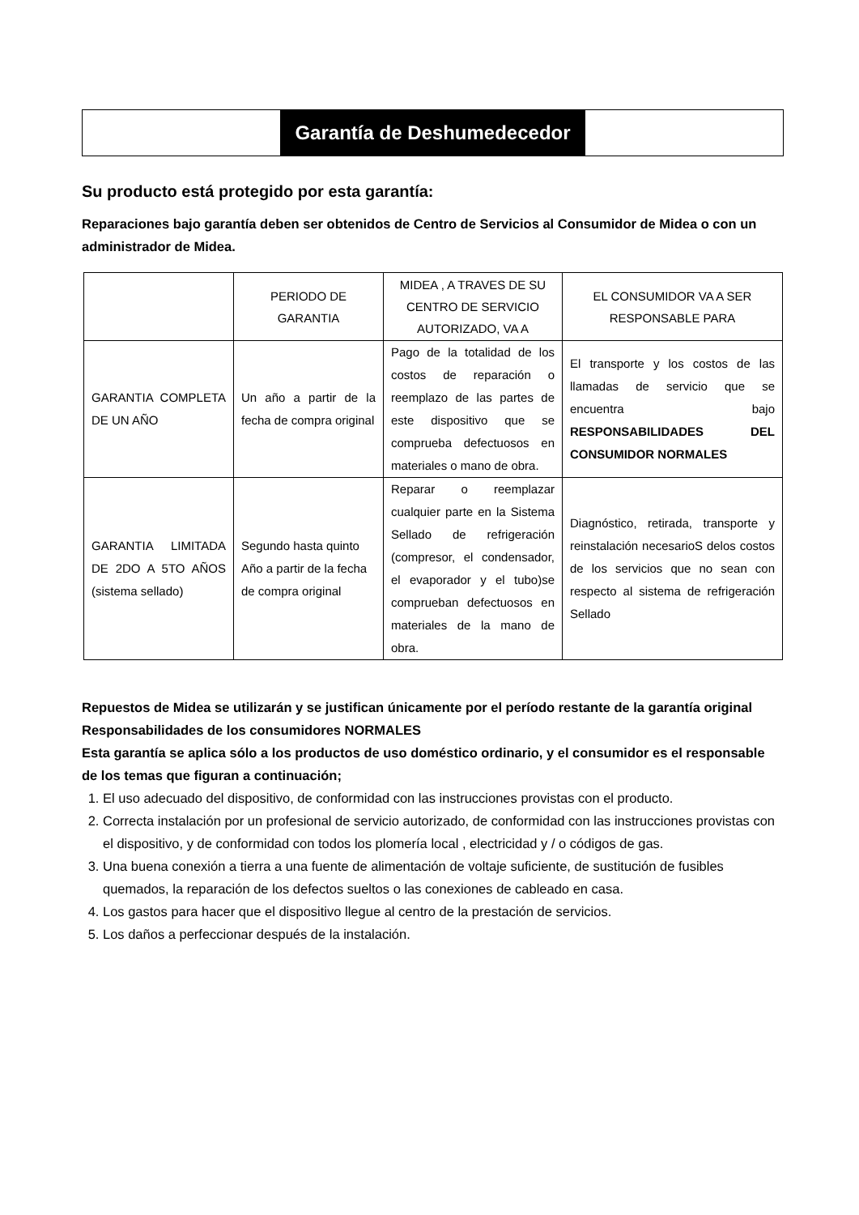Garantía de Deshumedecedor
Su producto está protegido por esta garantía:
Reparaciones bajo garantía deben ser obtenidos de Centro de Servicios al Consumidor de Midea o con un administrador de Midea.
| | PERIODO DE GARANTIA | MIDEA , A TRAVES DE SU CENTRO DE SERVICIO AUTORIZADO, VA A | EL CONSUMIDOR VA A SER RESPONSABLE PARA |
| --- | --- | --- | --- |
| GARANTIA COMPLETA DE UN AÑO | Un año a partir de la fecha de compra original | Pago de la totalidad de los costos de reparación o reemplazo de las partes de este dispositivo que se comprueba defectuosos en materiales o mano de obra. | El transporte y los costos de las llamadas de servicio que se encuentra bajo RESPONSABILIDADES DEL CONSUMIDOR NORMALES |
| GARANTIA LIMITADA DE 2DO A 5TO AÑOS (sistema sellado) | Segundo hasta quinto Año a partir de la fecha de compra original | Reparar o reemplazar cualquier parte en la Sistema Sellado de refrigeración (compresor, el condensador, el evaporador y el tubo)se comprueban defectuosos en materiales de la mano de obra. | Diagnóstico, retirada, transporte y reinstalación necesarioS delos costos de los servicios que no sean con respecto al sistema de refrigeración Sellado |
Repuestos de Midea se utilizarán y se justifican únicamente por el período restante de la garantía original
Responsabilidades de los consumidores NORMALES
Esta garantía se aplica sólo a los productos de uso doméstico ordinario, y el consumidor es el responsable de los temas que figuran a continuación;
1. El uso adecuado del dispositivo, de conformidad con las instrucciones provistas con el producto.
2. Correcta instalación por un profesional de servicio autorizado, de conformidad con las instrucciones provistas con el dispositivo, y de conformidad con todos los plomería local , electricidad y / o códigos de gas.
3. Una buena conexión a tierra a una fuente de alimentación de voltaje suficiente, de sustitución de fusibles quemados, la reparación de los defectos sueltos o las conexiones de cableado en casa.
4. Los gastos para hacer que el dispositivo llegue al centro de la prestación de servicios.
5. Los daños a perfeccionar después de la instalación.